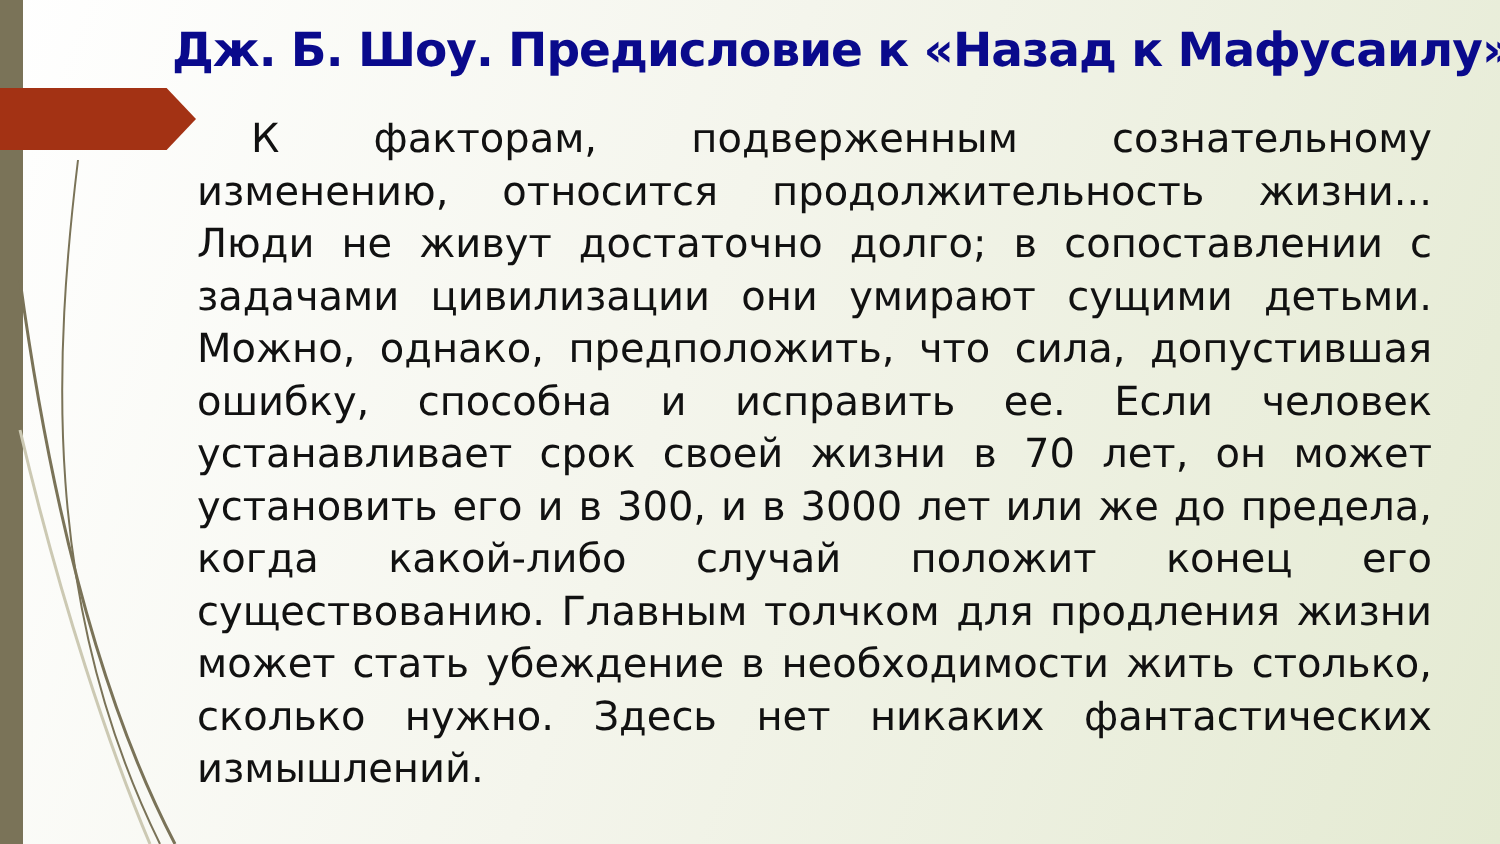Дж. Б. Шоу. Предисловие к «Назад к Мафусаилу»
К факторам, подверженным сознательному изменению, относится продолжительность жизни... Люди не живут достаточно долго; в сопоставлении с задачами цивилизации они умирают сущими детьми. Можно, однако, предположить, что сила, допустившая ошибку, способна и исправить ее. Если человек устанавливает срок своей жизни в 70 лет, он может установить его и в 300, и в 3000 лет или же до предела, когда какой-либо случай положит конец его существованию. Главным толчком для продления жизни может стать убеждение в необходимости жить столько, сколько нужно. Здесь нет никаких фантастических измышлений.